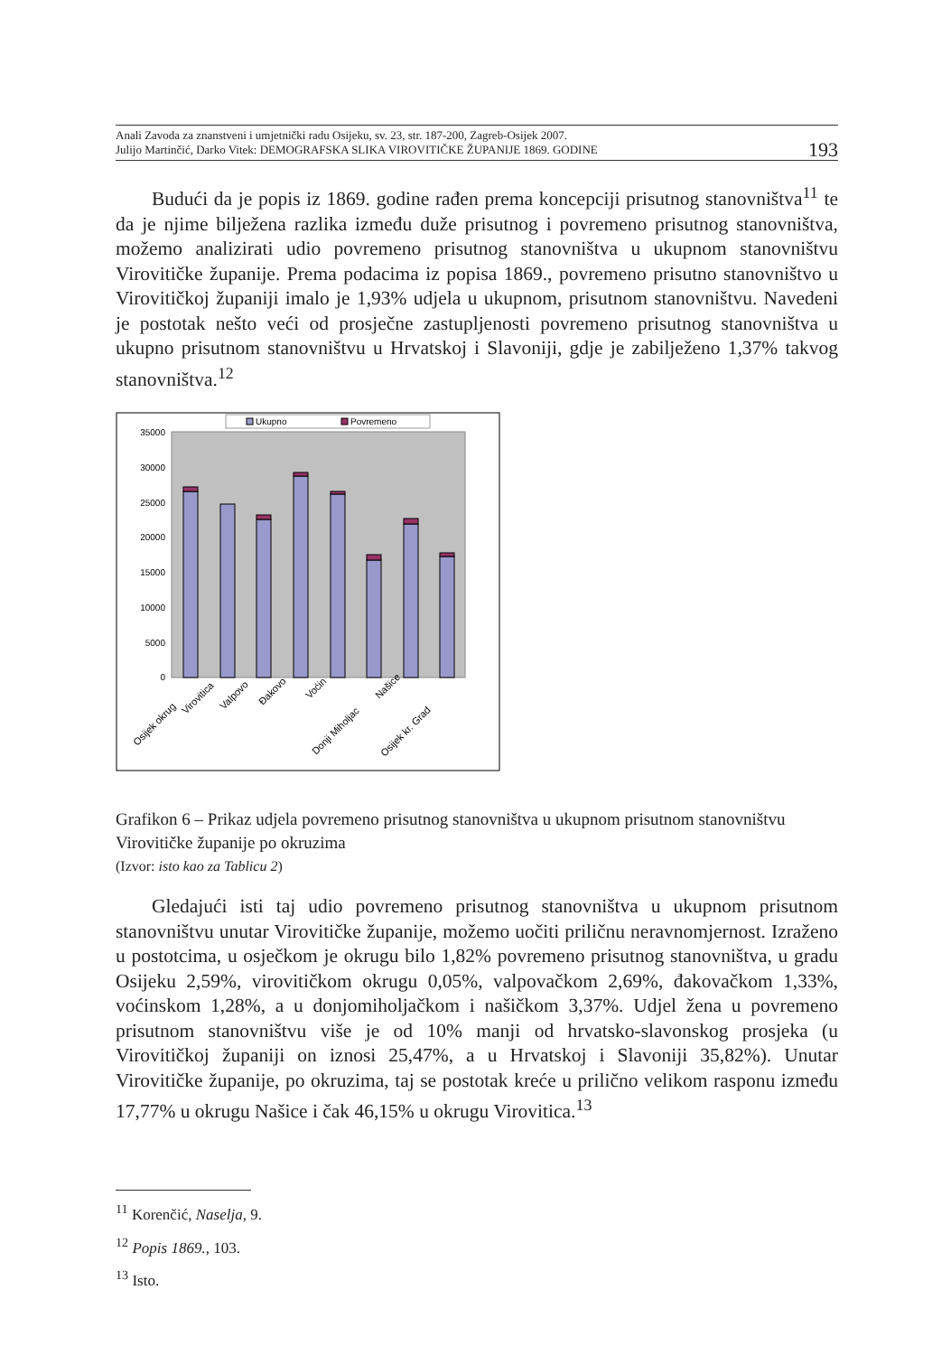Anali Zavoda za znanstveni i umjetnički radu Osijeku, sv. 23, str. 187-200, Zagreb-Osijek 2007.
Julijo Martinčić, Darko Vitek: DEMOGRAFSKA SLIKA VIROVITIČKE ŽUPANIJE 1869. GODINE
193
Budući da je popis iz 1869. godine rađen prema koncepciji prisutnog stanovništva<sup>11</sup> te da je njime bilježena razlika između duže prisutnog i povremeno prisutnog stanovništva, možemo analizirati udio povremeno prisutnog stanovništva u ukupnom stanovništvu Virovitičke županije. Prema podacima iz popisa 1869., povremeno prisutno stanovništvo u Virovitičkoj županiji imalo je 1,93% udjela u ukupnom, prisutnom stanovništvu. Navedeni je postotak nešto veći od prosječne zastupljenosti povremeno prisutnog stanovništva u ukupno prisutnom stanovništvu u Hrvatskoj i Slavoniji, gdje je zabilježeno 1,37% takvog stanovništva.<sup>12</sup>
Ukupno
Povremeno
35000
30000
25000
20000
15000
10000
5000
0
Osijek okrug
Virovitica
Valpovo
Đakovo
Voćin
Donji Miholjac
Našice
Osijek kr. Grad
Grafikon 6 – Prikaz udjela povremeno prisutnog stanovništva u ukupnom prisutnom stanovništvu Virovitičke županije po okruzima
(Izvor: isto kao za Tablicu 2)
Gledajući isti taj udio povremeno prisutnog stanovništva u ukupnom prisutnom stanovništvu unutar Virovitičke županije, možemo uočiti priličnu neravnomjernost. Izraženo u postotcima, u osječkom je okrugu bilo 1,82% povremeno prisutnog stanovništva, u gradu Osijeku 2,59%, virovitičkom okrugu 0,05%, valpovačkom 2,69%, đakovačkom 1,33%, voćinskom 1,28%, a u donjomiholjačkom i našičkom 3,37%. Udjel žena u povremeno prisutnom stanovništvu više je od 10% manji od hrvatsko-slavonskog prosjeka (u Virovitičkoj županiji on iznosi 25,47%, a u Hrvatskoj i Slavoniji 35,82%). Unutar Virovitičke županije, po okruzima, taj se postotak kreće u prilično velikom rasponu između 17,77% u okrugu Našice i čak 46,15% u okrugu Virovitica.<sup>13</sup>
<sup>11</sup> Korenčić, Naselja, 9.
<sup>12</sup> Popis 1869., 103.
<sup>13</sup> Isto.